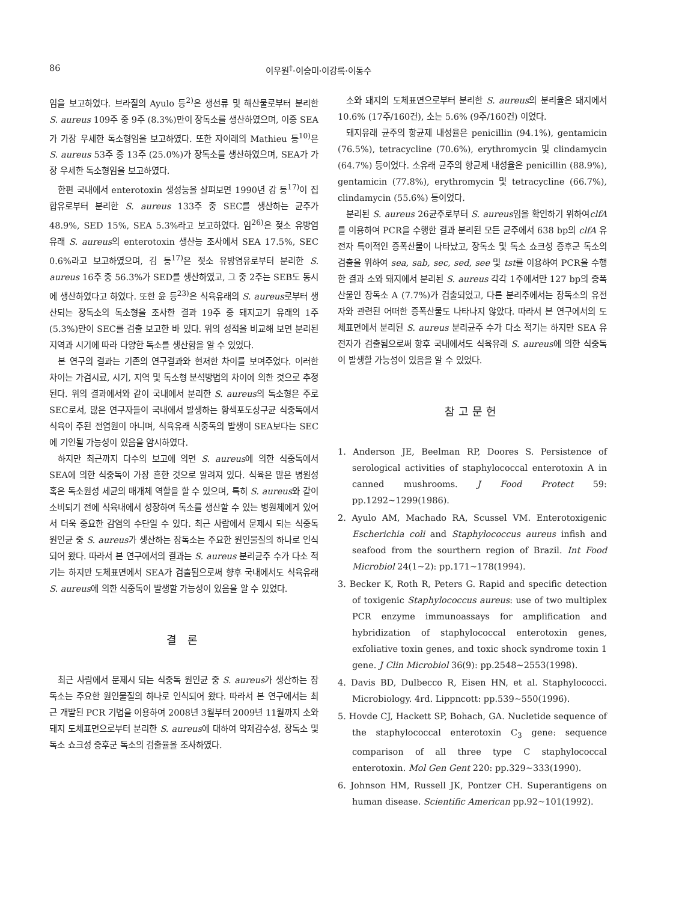86 이우원<sup>†</sup>·이승미·이강록·이동수
임을 보고하였다. 브라질의 Ayulo 등<sup>2)</sup>은 생선류 및 해산물로부터 분리한 S. aureus 109주 중 9주 (8.3%)만이 장독소를 생산하였으며, 이중 SEA가 가장 우세한 독소형임을 보고하였다. 또한 자이레의 Mathieu 등<sup>10)</sup>은 S. aureus 53주 중 13주 (25.0%)가 장독소를 생산하였으며, SEA가 가장 우세한 독소형임을 보고하였다.
한편 국내에서 enterotoxin 생성능을 살펴보면 1990년 강 등<sup>17)</sup>이 집합유로부터 분리한 S. aureus 133주 중 SEC를 생산하는 균주가 48.9%, SED 15%, SEA 5.3%라고 보고하였다. 임<sup>26)</sup>은 젖소 유방염 유래 S. aureus의 enterotoxin 생산능 조사에서 SEA 17.5%, SEC 0.6%라고 보고하였으며, 김 등<sup>17)</sup>은 젖소 유방염유로부터 분리한 S. aureus 16주 중 56.3%가 SED를 생산하였고, 그 중 2주는 SEB도 동시에 생산하였다고 하였다. 또한 윤 등<sup>23)</sup>은 식육유래의 S. aureus로부터 생산되는 장독소의 독소형을 조사한 결과 19주 중 돼지고기 유래의 1주 (5.3%)만이 SEC를 검출 보고한 바 있다. 위의 성적을 비교해 보면 분리된 지역과 시기에 따라 다양한 독소를 생산함을 알 수 있었다.
본 연구의 결과는 기존의 연구결과와 현저한 차이를 보여주었다. 이러한 차이는 가검시료, 시기, 지역 및 독소형 분석방법의 차이에 의한 것으로 추정된다. 위의 결과에서와 같이 국내에서 분리한 S. aureus의 독소형은 주로 SEC로서, 많은 연구자들이 국내에서 발생하는 황색포도상구균 식중독에서 식육이 주된 전염원이 아니며, 식육유래 식중독의 발생이 SEA보다는 SEC에 기인될 가능성이 있음을 암시하였다.
하지만 최근까지 다수의 보고에 의면 S. aureus에 의한 식중독에서 SEA에 의한 식중독이 가장 흔한 것으로 알려져 있다. 식육은 많은 병원성 혹은 독소원성 세균의 매개체 역할을 할 수 있으며, 특히 S. aureus와 같이 소비되기 전에 식육내에서 성장하여 독소를 생산할 수 있는 병원체에게 있어서 더욱 중요한 감염의 수단일 수 있다. 최근 사람에서 문제시 되는 식중독 원인균 중 S. aureus가 생산하는 장독소는 주요한 원인물질의 하나로 인식되어 왔다. 따라서 본 연구에서의 결과는 S. aureus 분리균주 수가 다소 적기는 하지만 도체표면에서 SEA가 검출됨으로써 향후 국내에서도 식육유래 S. aureus에 의한 식중독이 발생할 가능성이 있음을 알 수 있었다.
결 론
최근 사람에서 문제시 되는 식중독 원인균 중 S. aureus가 생산하는 장독소는 주요한 원인물질의 하나로 인식되어 왔다. 따라서 본 연구에서는 최근 개발된 PCR 기법을 이용하여 2008년 3월부터 2009년 11월까지 소와 돼지 도체표면으로부터 분리한 S. aureus에 대하여 약제감수성, 장독소 및 독소 쇼크성 증후군 독소의 검출율을 조사하였다.
소와 돼지의 도체표면으로부터 분리한 S. aureus의 분리율은 돼지에서 10.6% (17주/160건), 소는 5.6% (9주/160건) 이었다.
돼지유래 균주의 항균제 내성율은 penicillin (94.1%), gentamicin (76.5%), tetracycline (70.6%), erythromycin 및 clindamycin (64.7%) 등이었다. 소유래 균주의 항균제 내성율은 penicillin (88.9%), gentamicin (77.8%), erythromycin 및 tetracycline (66.7%), clindamycin (55.6%) 등이었다.
분리된 S. aureus 26균주로부터 S. aureus임을 확인하기 위하여clfA를 이용하여 PCR을 수행한 결과 분리된 모든 균주에서 638 bp의 clfA 유전자 특이적인 증폭산물이 나타났고, 장독소 및 독소 쇼크성 증후군 독소의 검출을 위하여 sea, sab, sec, sed, see 및 tst를 이용하여 PCR을 수행한 결과 소와 돼지에서 분리된 S. aureus 각각 1주에서만 127 bp의 증폭산물인 장독소 A (7.7%)가 검출되었고, 다른 분리주에서는 장독소의 유전자와 관련된 어떠한 증폭산물도 나타나지 않았다. 따라서 본 연구에서의 도체표면에서 분리된 S. aureus 분리균주 수가 다소 적기는 하지만 SEA 유전자가 검출됨으로써 향후 국내에서도 식육유래 S. aureus에 의한 식중독이 발생할 가능성이 있음을 알 수 있었다.
참고문헌
1. Anderson JE, Beelman RP, Doores S. Persistence of serological activities of staphylococcal enterotoxin A in canned mushrooms. J Food Protect 59: pp.1292~1299(1986).
2. Ayulo AM, Machado RA, Scussel VM. Enterotoxigenic Escherichia coli and Staphylococcus aureus infish and seafood from the sourthern region of Brazil. Int Food Microbiol 24(1~2): pp.171~178(1994).
3. Becker K, Roth R, Peters G. Rapid and specific detection of toxigenic Staphylococcus aureus: use of two multiplex PCR enzyme immunoassays for amplification and hybridization of staphylococcal enterotoxin genes, exfoliative toxin genes, and toxic shock syndrome toxin 1 gene. J Clin Microbiol 36(9): pp.2548~2553(1998).
4. Davis BD, Dulbecco R, Eisen HN, et al. Staphylococci. Microbiology. 4rd. Lippncott: pp.539~550(1996).
5. Hovde CJ, Hackett SP, Bohach, GA. Nucletide sequence of the staphylococcal enterotoxin C<sub>3</sub> gene: sequence comparison of all three type C staphylococcal enterotoxin. Mol Gen Gent 220: pp.329~333(1990).
6. Johnson HM, Russell JK, Pontzer CH. Superantigens on human disease. Scientific American pp.92~101(1992).